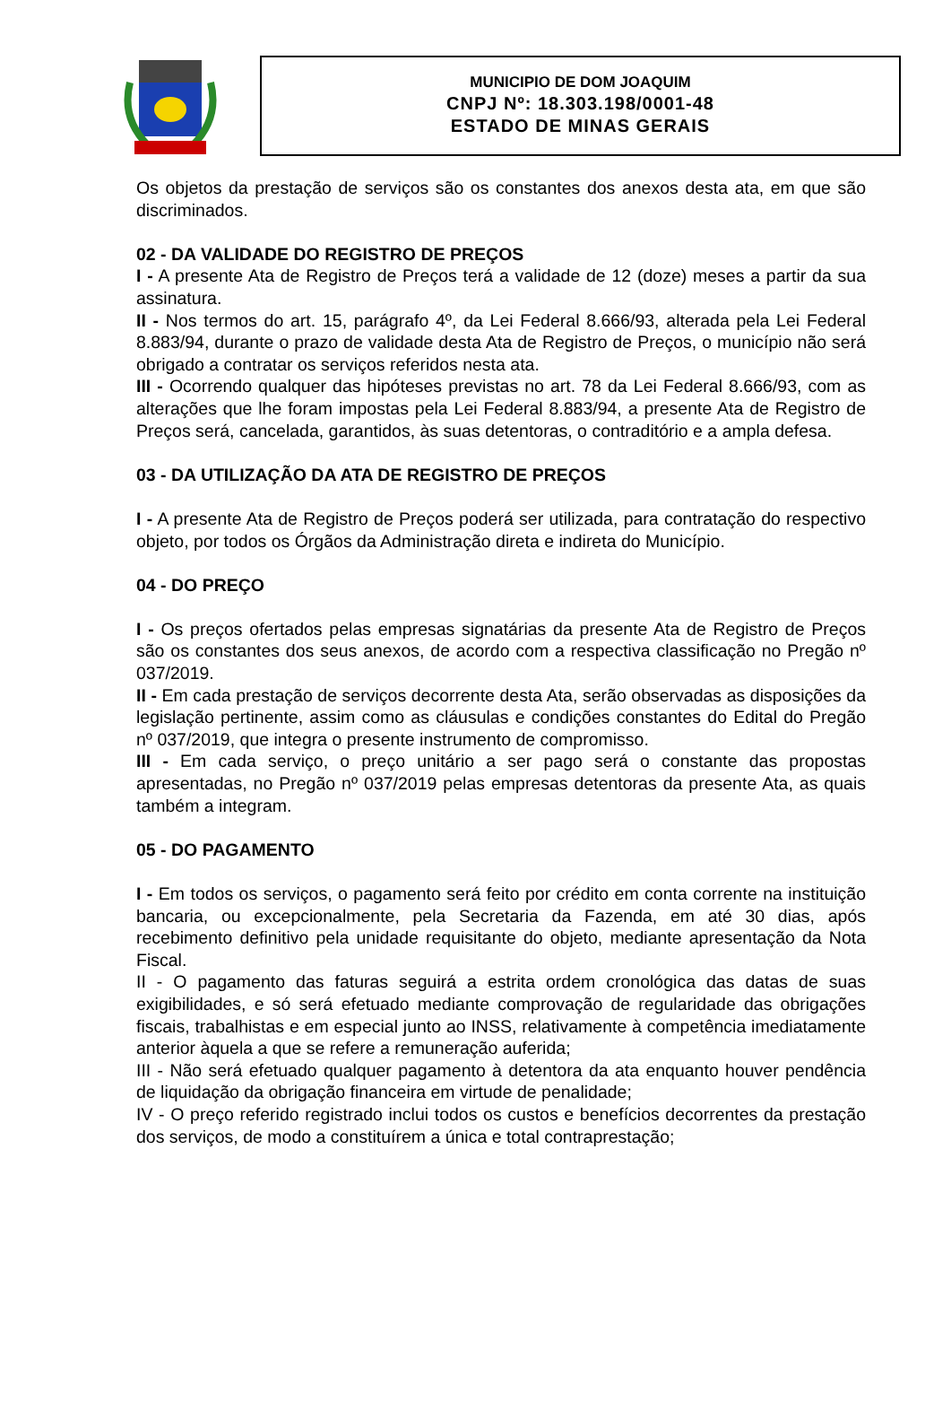MUNICIPIO DE DOM JOAQUIM
CNPJ Nº: 18.303.198/0001-48
ESTADO DE MINAS GERAIS
Os objetos da prestação de serviços são os constantes dos anexos desta ata, em que são discriminados.
02 - DA VALIDADE DO REGISTRO DE PREÇOS
I - A presente Ata de Registro de Preços terá a validade de 12 (doze) meses a partir da sua assinatura.
II - Nos termos do art. 15, parágrafo 4º, da Lei Federal 8.666/93, alterada pela Lei Federal 8.883/94, durante o prazo de validade desta Ata de Registro de Preços, o município não será obrigado a contratar os serviços referidos nesta ata.
III - Ocorrendo qualquer das hipóteses previstas no art. 78 da Lei Federal 8.666/93, com as alterações que lhe foram impostas pela Lei Federal 8.883/94, a presente Ata de Registro de Preços será, cancelada, garantidos, às suas detentoras, o contraditório e a ampla defesa.
03 - DA UTILIZAÇÃO DA ATA DE REGISTRO DE PREÇOS
I - A presente Ata de Registro de Preços poderá ser utilizada, para contratação do respectivo objeto, por todos os Órgãos da Administração direta e indireta do Município.
04 - DO PREÇO
I - Os preços ofertados pelas empresas signatárias da presente Ata de Registro de Preços são os constantes dos seus anexos, de acordo com a respectiva classificação no Pregão nº 037/2019.
II - Em cada prestação de serviços decorrente desta Ata, serão observadas as disposições da legislação pertinente, assim como as cláusulas e condições constantes do Edital do Pregão nº 037/2019, que integra o presente instrumento de compromisso.
III - Em cada serviço, o preço unitário a ser pago será o constante das propostas apresentadas, no Pregão nº 037/2019 pelas empresas detentoras da presente Ata, as quais também a integram.
05 - DO PAGAMENTO
I - Em todos os serviços, o pagamento será feito por crédito em conta corrente na instituição bancaria, ou excepcionalmente, pela Secretaria da Fazenda, em até 30 dias, após recebimento definitivo pela unidade requisitante do objeto, mediante apresentação da Nota Fiscal.
II - O pagamento das faturas seguirá a estrita ordem cronológica das datas de suas exigibilidades, e só será efetuado mediante comprovação de regularidade das obrigações fiscais, trabalhistas e em especial junto ao INSS, relativamente à competência imediatamente anterior àquela a que se refere a remuneração auferida;
III - Não será efetuado qualquer pagamento à detentora da ata enquanto houver pendência de liquidação da obrigação financeira em virtude de penalidade;
IV - O preço referido registrado inclui todos os custos e benefícios decorrentes da prestação dos serviços, de modo a constituírem a única e total contraprestação;